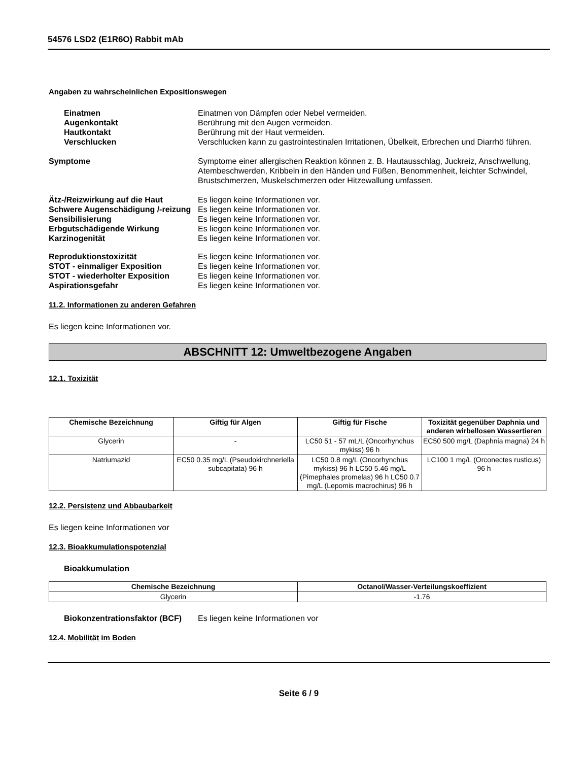54576 LSD2 (E1R6O) Rabbit mAb
Angaben zu wahrscheinlichen Expositionswegen
Einatmen Einatmen von Dämpfen oder Nebel vermeiden.
Augenkontakt Berührung mit den Augen vermeiden.
Hautkontakt Berührung mit der Haut vermeiden.
Verschlucken Verschlucken kann zu gastrointestinalen Irritationen, Übelkeit, Erbrechen und Diarrhö führen.
Symptome Symptome einer allergischen Reaktion können z. B. Hautausschlag, Juckreiz, Anschwellung, Atembeschwerden, Kribbeln in den Händen und Füßen, Benommenheit, leichter Schwindel, Brustschmerzen, Muskelschmerzen oder Hitzewallung umfassen.
Ätz-/Reizwirkung auf die Haut Es liegen keine Informationen vor.
Schwere Augenschädigung /-reizung
Es liegen keine Informationen vor.
Sensibilisierung Es liegen keine Informationen vor.
Erbgutschädigende Wirkung Es liegen keine Informationen vor.
Karzinogenität Es liegen keine Informationen vor.
Reproduktionstoxizität Es liegen keine Informationen vor.
STOT - einmaliger Exposition Es liegen keine Informationen vor.
STOT - wiederholter Exposition Es liegen keine Informationen vor.
Aspirationsgefahr Es liegen keine Informationen vor.
11.2. Informationen zu anderen Gefahren
Es liegen keine Informationen vor.
ABSCHNITT 12: Umweltbezogene Angaben
12.1. Toxizität
| Chemische Bezeichnung | Giftig für Algen | Giftig für Fische | Toxizität gegenüber Daphnia und anderen wirbellosen Wassertieren |
| --- | --- | --- | --- |
| Glycerin | - | LC50 51 - 57 mL/L (Oncorhynchus mykiss) 96 h | EC50 500 mg/L (Daphnia magna) 24 h |
| Natriumazid | EC50 0.35 mg/L (Pseudokirchneriella subcapitata) 96 h | LC50 0.8 mg/L (Oncorhynchus mykiss) 96 h LC50 5.46 mg/L (Pimephales promelas) 96 h LC50 0.7 mg/L (Lepomis macrochirus) 96 h | LC100 1 mg/L (Orconectes rusticus) 96 h |
12.2. Persistenz und Abbaubarkeit
Es liegen keine Informationen vor
12.3. Bioakkumulationspotenzial
Bioakkumulation
| Chemische Bezeichnung | Octanol/Wasser-Verteilungskoeffizient |
| --- | --- |
| Glycerin | -1.76 |
Biokonzentrationsfaktor (BCF)
Es liegen keine Informationen vor
12.4. Mobilität im Boden
Seite 6 / 9